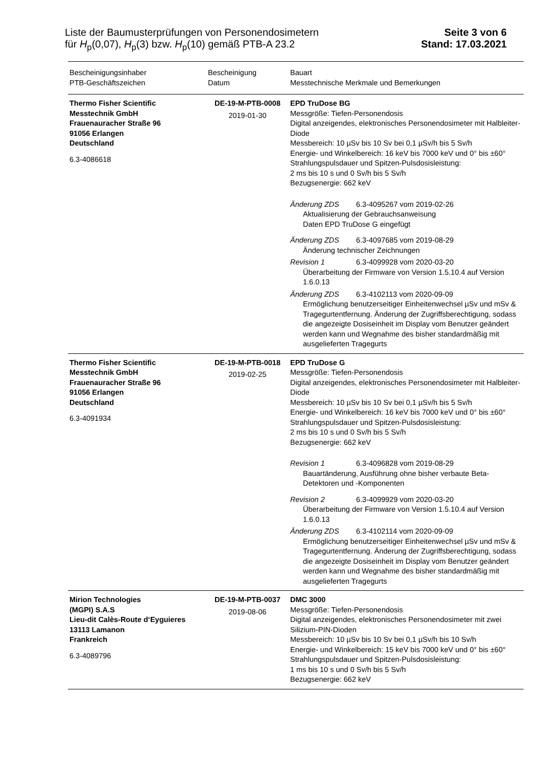Liste der Baumusterprüfungen von Personendosimetern
für H<sub>p</sub>(0,07), H<sub>p</sub>(3) bzw. H<sub>p</sub>(10) gemäß PTB-A 23.2
Seite 3 von 6
Stand: 17.03.2021
| Bescheinigungsinhaber PTB-Geschäftszeichen | Bescheinigung Datum | Bauart Messtechnische Merkmale und Bemerkungen |
| --- | --- | --- |
| Thermo Fisher Scientific Messtechnik GmbH Frauenauracher Straße 96 91056 Erlangen Deutschland 6.3-4086618 | DE-19-M-PTB-0008 2019-01-30 | EPD TruDose BG Messgröße: Tiefen-Personendosis Digital anzeigendes, elektronisches Personendosimeter mit Halbleiter-Diode Messbereich: 10 µSv bis 10 Sv bei 0,1 µSv/h bis 5 Sv/h Energie- und Winkelbereich: 16 keV bis 7000 keV und 0° bis ±60° Strahlungspulsdauer und Spitzen-Pulsdosisleistung: 2 ms bis 10 s und 0 Sv/h bis 5 Sv/h Bezugsenergie: 662 keV Änderung ZDS 6.3-4095267 vom 2019-02-26 Aktualisierung der Gebrauchsanweisung Daten EPD TruDose G eingefügt Änderung ZDS 6.3-4097685 vom 2019-08-29 Änderung technischer Zeichnungen Revision 1 6.3-4099928 vom 2020-03-20 Überarbeitung der Firmware von Version 1.5.10.4 auf Version 1.6.0.13 Änderung ZDS 6.3-4102113 vom 2020-09-09 Ermöglichung benutzerseitiger Einheitenwechsel µSv und mSv & Tragegurtentfernung. Änderung der Zugriffsberechtigung, sodass die angezeigte Dosiseinheit im Display vom Benutzer geändert werden kann und Wegnahme des bisher standardmäßig mit ausgelieferten Tragegurts |
| Thermo Fisher Scientific Messtechnik GmbH Frauenauracher Straße 96 91056 Erlangen Deutschland 6.3-4091934 | DE-19-M-PTB-0018 2019-02-25 | EPD TruDose G Messgröße: Tiefen-Personendosis Digital anzeigendes, elektronisches Personendosimeter mit Halbleiter-Diode Messbereich: 10 µSv bis 10 Sv bei 0,1 µSv/h bis 5 Sv/h Energie- und Winkelbereich: 16 keV bis 7000 keV und 0° bis ±60° Strahlungspulsdauer und Spitzen-Pulsdosisleistung: 2 ms bis 10 s und 0 Sv/h bis 5 Sv/h Bezugsenergie: 662 keV Revision 1 6.3-4096828 vom 2019-08-29 Bauartänderung, Ausführung ohne bisher verbaute Beta-Detektoren und -Komponenten Revision 2 6.3-4099929 vom 2020-03-20 Überarbeitung der Firmware von Version 1.5.10.4 auf Version 1.6.0.13 Änderung ZDS 6.3-4102114 vom 2020-09-09 Ermöglichung benutzerseitiger Einheitenwechsel µSv und mSv & Tragegurtentfernung. Änderung der Zugriffsberechtigung, sodass die angezeigte Dosiseinheit im Display vom Benutzer geändert werden kann und Wegnahme des bisher standardmäßig mit ausgelieferten Tragegurts |
| Mirion Technologies (MGPI) S.A.S Lieu-dit Calès-Route d‘Eyguieres 13113 Lamanon Frankreich 6.3-4089796 | DE-19-M-PTB-0037 2019-08-06 | DMC 3000 Messgröße: Tiefen-Personendosis Digital anzeigendes, elektronisches Personendosimeter mit zwei Silizium-PIN-Dioden Messbereich: 10 µSv bis 10 Sv bei 0,1 µSv/h bis 10 Sv/h Energie- und Winkelbereich: 15 keV bis 7000 keV und 0° bis ±60° Strahlungspulsdauer und Spitzen-Pulsdosisleistung: 1 ms bis 10 s und 0 Sv/h bis 5 Sv/h Bezugsenergie: 662 keV |